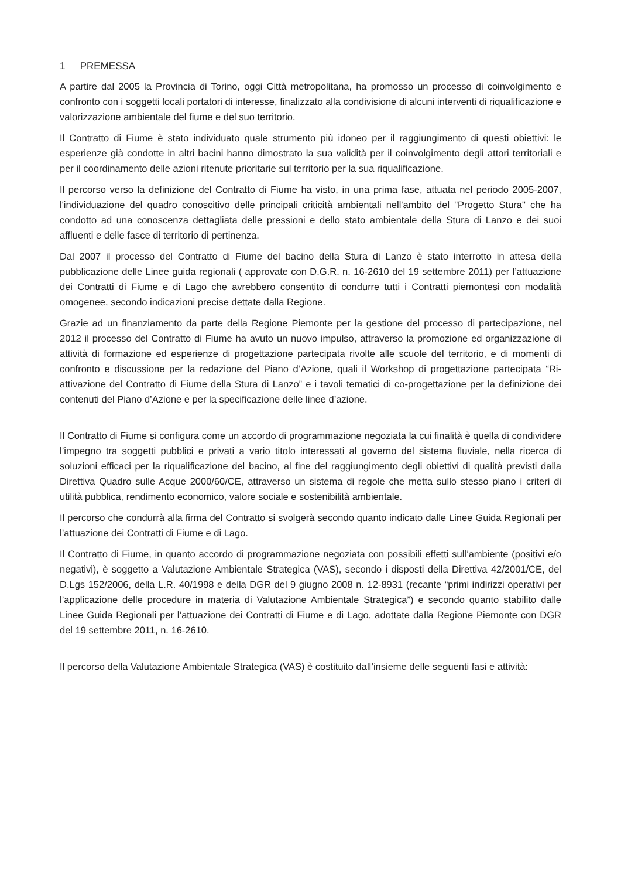1 PREMESSA
A partire dal 2005 la Provincia di Torino, oggi Città metropolitana, ha promosso un processo di coinvolgimento e confronto con i soggetti locali portatori di interesse, finalizzato alla condivisione di alcuni interventi di riqualificazione e valorizzazione ambientale del fiume e del suo territorio.
Il Contratto di Fiume è stato individuato quale strumento più idoneo per il raggiungimento di questi obiettivi: le esperienze già condotte in altri bacini hanno dimostrato la sua validità per il coinvolgimento degli attori territoriali e per il coordinamento delle azioni ritenute prioritarie sul territorio per la sua riqualificazione.
Il percorso verso la definizione del Contratto di Fiume ha visto, in una prima fase, attuata nel periodo 2005-2007, l'individuazione del quadro conoscitivo delle principali criticità ambientali nell'ambito del "Progetto Stura" che ha condotto ad una conoscenza dettagliata delle pressioni e dello stato ambientale della Stura di Lanzo e dei suoi affluenti e delle fasce di territorio di pertinenza.
Dal 2007 il processo del Contratto di Fiume del bacino della Stura di Lanzo è stato interrotto in attesa della pubblicazione delle Linee guida regionali ( approvate con D.G.R. n. 16-2610 del 19 settembre 2011) per l’attuazione dei Contratti di Fiume e di Lago che avrebbero consentito di condurre tutti i Contratti piemontesi con modalità omogenee, secondo indicazioni precise dettate dalla Regione.
Grazie ad un finanziamento da parte della Regione Piemonte per la gestione del processo di partecipazione, nel 2012 il processo del Contratto di Fiume ha avuto un nuovo impulso, attraverso la promozione ed organizzazione di attività di formazione ed esperienze di progettazione partecipata rivolte alle scuole del territorio, e di momenti di confronto e discussione per la redazione del Piano d’Azione, quali il Workshop di progettazione partecipata “Ri-attivazione del Contratto di Fiume della Stura di Lanzo” e i tavoli tematici di co-progettazione per la definizione dei contenuti del Piano d’Azione e per la specificazione delle linee d’azione.
Il Contratto di Fiume si configura come un accordo di programmazione negoziata la cui finalità è quella di condividere l’impegno tra soggetti pubblici e privati a vario titolo interessati al governo del sistema fluviale, nella ricerca di soluzioni efficaci per la riqualificazione del bacino, al fine del raggiungimento degli obiettivi di qualità previsti dalla Direttiva Quadro sulle Acque 2000/60/CE, attraverso un sistema di regole che metta sullo stesso piano i criteri di utilità pubblica, rendimento economico, valore sociale e sostenibilità ambientale.
Il percorso che condurrà alla firma del Contratto si svolgerà secondo quanto indicato dalle Linee Guida Regionali per l’attuazione dei Contratti di Fiume e di Lago.
Il Contratto di Fiume, in quanto accordo di programmazione negoziata con possibili effetti sull’ambiente (positivi e/o negativi), è soggetto a Valutazione Ambientale Strategica (VAS), secondo i disposti della Direttiva 42/2001/CE, del D.Lgs 152/2006, della L.R. 40/1998 e della DGR del 9 giugno 2008 n. 12-8931 (recante “primi indirizzi operativi per l’applicazione delle procedure in materia di Valutazione Ambientale Strategica”) e secondo quanto stabilito dalle Linee Guida Regionali per l’attuazione dei Contratti di Fiume e di Lago, adottate dalla Regione Piemonte con DGR del 19 settembre 2011, n. 16-2610.
Il percorso della Valutazione Ambientale Strategica (VAS) è costituito dall’insieme delle seguenti fasi e attività: